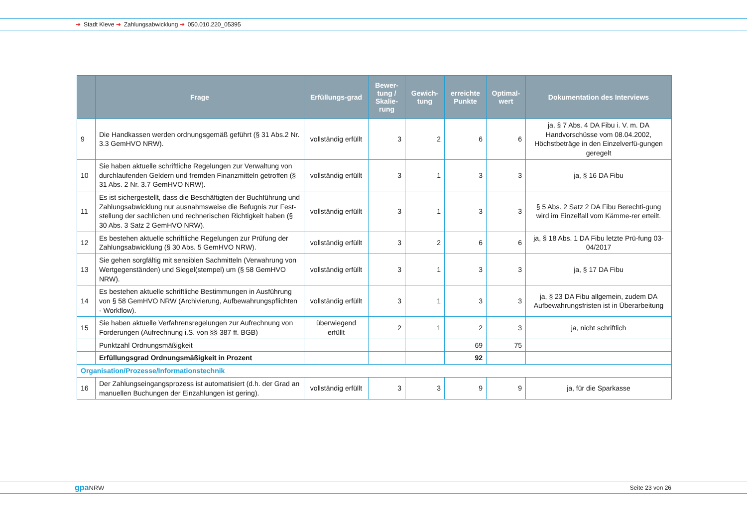➔ Stadt Kleve ➔ Zahlungsabwicklung ➔ 050.010.220_05395
| | Frage | Erfüllungs-grad | Bewer-tung / Skalie-rung | Gewich-tung | erreichte Punkte | Optimal-wert | Dokumentation des Interviews |
| --- | --- | --- | --- | --- | --- | --- | --- |
| 9 | Die Handkassen werden ordnungsgemäß geführt (§ 31 Abs.2 Nr. 3.3 GemHVO NRW). | vollständig erfüllt | 3 | 2 | 6 | 6 | ja, § 7 Abs. 4 DA Fibu i. V. m. DA Handvorschüsse vom 08.04.2002, Höchstbeträge in den Einzelverfü-gungen geregelt |
| 10 | Sie haben aktuelle schriftliche Regelungen zur Verwaltung von durchlaufenden Geldern und fremden Finanzmitteln getroffen (§ 31 Abs. 2 Nr. 3.7 GemHVO NRW). | vollständig erfüllt | 3 | 1 | 3 | 3 | ja, § 16 DA Fibu |
| 11 | Es ist sichergestellt, dass die Beschäftigten der Buchführung und Zahlungsabwicklung nur ausnahmsweise die Befugnis zur Fest-stellung der sachlichen und rechnerischen Richtigkeit haben (§ 30 Abs. 3 Satz 2 GemHVO NRW). | vollständig erfüllt | 3 | 1 | 3 | 3 | § 5 Abs. 2 Satz 2 DA Fibu Berechti-gung wird im Einzelfall vom Kämme-rer erteilt. |
| 12 | Es bestehen aktuelle schriftliche Regelungen zur Prüfung der Zahlungsabwicklung (§ 30 Abs. 5 GemHVO NRW). | vollständig erfüllt | 3 | 2 | 6 | 6 | ja, § 18 Abs. 1 DA Fibu letzte Prü-fung 03- 04/2017 |
| 13 | Sie gehen sorgfältig mit sensiblen Sachmitteln (Verwahrung von Wertgegenständen) und Siegel(stempel) um (§ 58 GemHVO NRW). | vollständig erfüllt | 3 | 1 | 3 | 3 | ja, § 17 DA Fibu |
| 14 | Es bestehen aktuelle schriftliche Bestimmungen in Ausführung von § 58 GemHVO NRW (Archivierung, Aufbewahrungspflichten - Workflow). | vollständig erfüllt | 3 | 1 | 3 | 3 | ja, § 23 DA Fibu allgemein, zudem DA Aufbewahrungsfristen ist in Überarbeitung |
| 15 | Sie haben aktuelle Verfahrensregelungen zur Aufrechnung von Forderungen (Aufrechnung i.S. von §§ 387 ff. BGB) | überwiegend erfüllt | 2 | 1 | 2 | 3 | ja, nicht schriftlich |
| | Punktzahl Ordnungsmäßigkeit | | | | 69 | 75 | |
| | Erfüllungsgrad Ordnungsmäßigkeit in Prozent | | | | 92 | | |
| Organisation/Prozesse/Informationstechnik | | | | | | | |
| 16 | Der Zahlungseingangsprozess ist automatisiert (d.h. der Grad an manuellen Buchungen der Einzahlungen ist gering). | vollständig erfüllt | 3 | 3 | 9 | 9 | ja, für die Sparkasse |
gpaNRW Seite 23 von 26